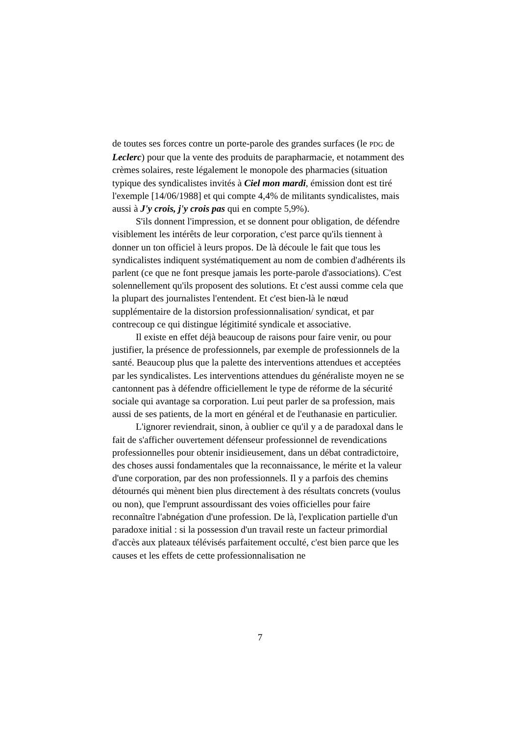de toutes ses forces contre un porte-parole des grandes surfaces (le PDG de Leclerc) pour que la vente des produits de parapharmacie, et notamment des crèmes solaires, reste légalement le monopole des pharmacies (situation typique des syndicalistes invités à Ciel mon mardi, émission dont est tiré l'exemple [14/06/1988] et qui compte 4,4% de militants syndicalistes, mais aussi à J'y crois, j'y crois pas qui en compte 5,9%).
S'ils donnent l'impression, et se donnent pour obligation, de défendre visiblement les intérêts de leur corporation, c'est parce qu'ils tiennent à donner un ton officiel à leurs propos. De là découle le fait que tous les syndicalistes indiquent systématiquement au nom de combien d'adhérents ils parlent (ce que ne font presque jamais les porte-parole d'associations). C'est solennellement qu'ils proposent des solutions. Et c'est aussi comme cela que la plupart des journalistes l'entendent. Et c'est bien-là le nœud supplémentaire de la distorsion professionnalisation/ syndicat, et par contrecoup ce qui distingue légitimité syndicale et associative.
Il existe en effet déjà beaucoup de raisons pour faire venir, ou pour justifier, la présence de professionnels, par exemple de professionnels de la santé. Beaucoup plus que la palette des interventions attendues et acceptées par les syndicalistes. Les interventions attendues du généraliste moyen ne se cantonnent pas à défendre officiellement le type de réforme de la sécurité sociale qui avantage sa corporation. Lui peut parler de sa profession, mais aussi de ses patients, de la mort en général et de l'euthanasie en particulier.
L'ignorer reviendrait, sinon, à oublier ce qu'il y a de paradoxal dans le fait de s'afficher ouvertement défenseur professionnel de revendications professionnelles pour obtenir insidieusement, dans un débat contradictoire, des choses aussi fondamentales que la reconnaissance, le mérite et la valeur d'une corporation, par des non professionnels. Il y a parfois des chemins détournés qui mènent bien plus directement à des résultats concrets (voulus ou non), que l'emprunt assourdissant des voies officielles pour faire reconnaître l'abnégation d'une profession. De là, l'explication partielle d'un paradoxe initial : si la possession d'un travail reste un facteur primordial d'accès aux plateaux télévisés parfaitement occulté, c'est bien parce que les causes et les effets de cette professionnalisation ne
7